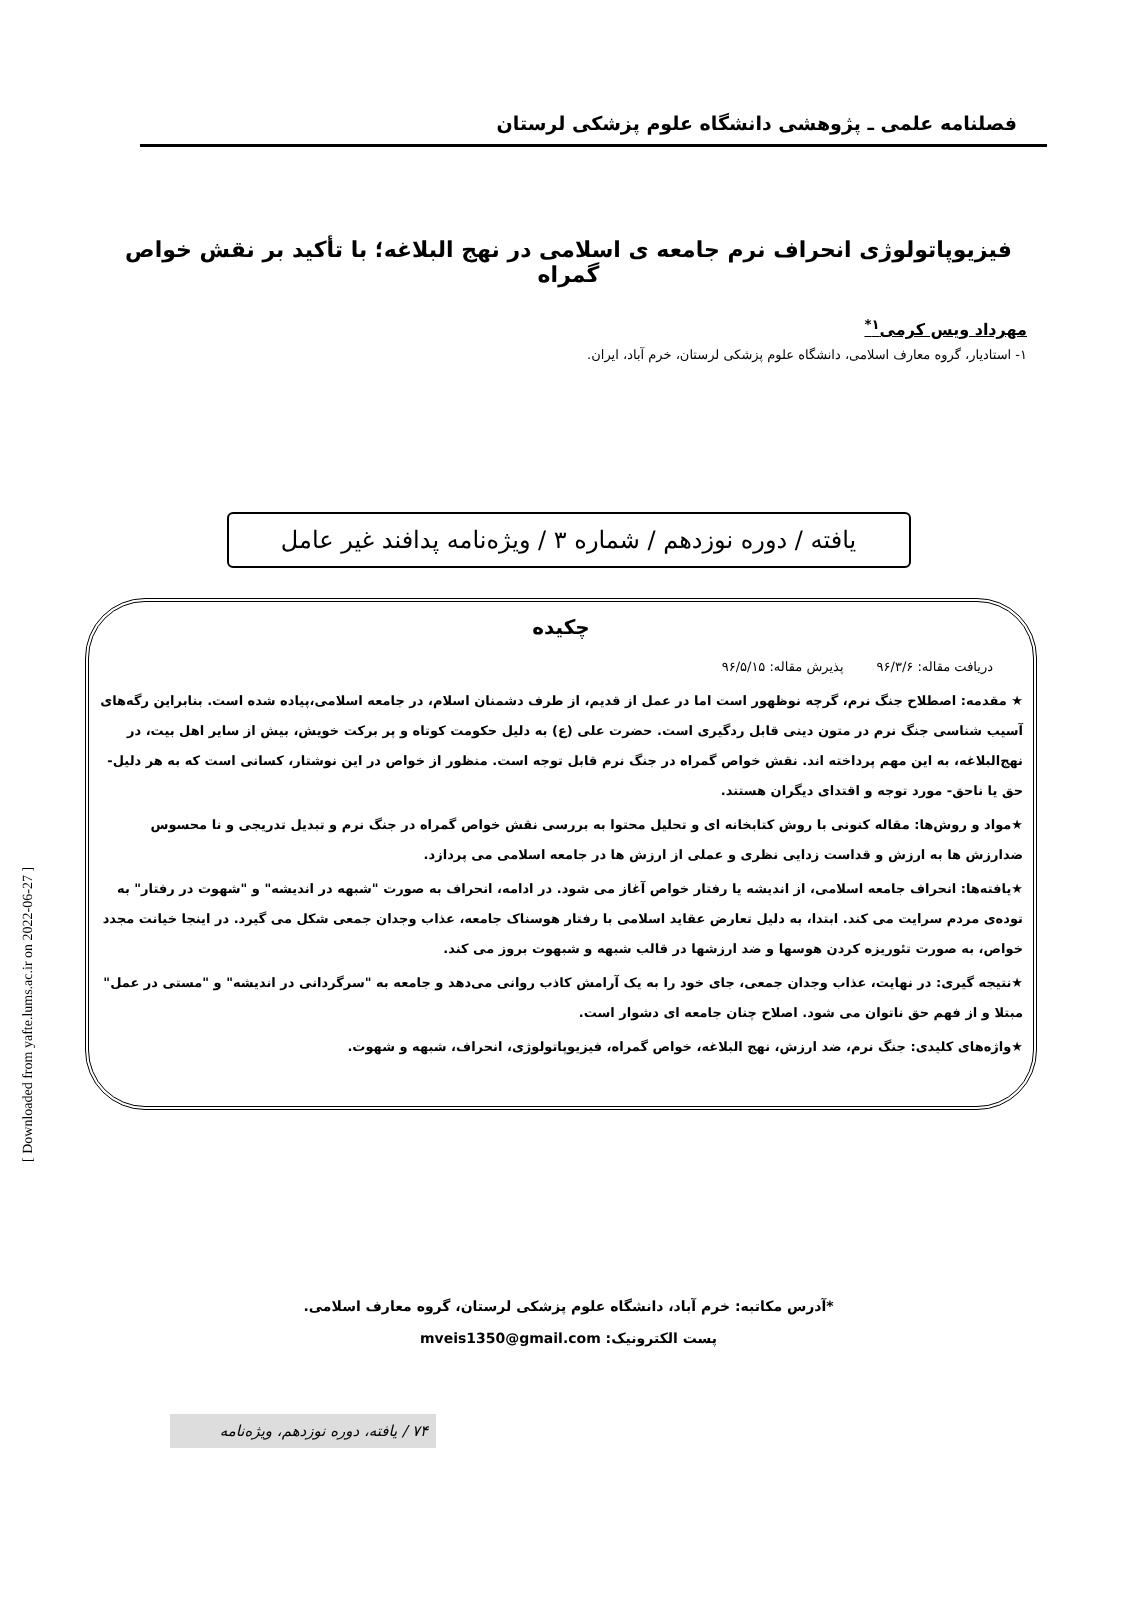فصلنامه علمی ـ پژوهشی دانشگاه علوم پزشکی لرستان
فیزیوپاتولوژی انحراف نرم جامعه ی اسلامی در نهج البلاغه؛ با تأکید بر نقش خواص گمراه
مهرداد ویس کرمی<sup>۱*</sup>
۱- استادیار، گروه معارف اسلامی، دانشگاه علوم پزشکی لرستان، خرم آباد، ایران.
یافته / دوره نوزدهم / شماره ۳ / ویژه‌نامه پدافند غیر عامل
چکیده
دریافت مقاله: ۹۶/۳/۶ پذیرش مقاله: ۹۶/۵/۱۵
★ مقدمه: اصطلاح جنگ نرم، گرچه نوظهور است اما در عمل از قدیم، از طرف دشمنان اسلام، در جامعه اسلامی،پیاده شده است. بنابراین رگه‌های آسیب شناسی جنگ نرم در متون دینی قابل ردگیری است. حضرت علی (ع) به دلیل حکومت کوتاه و پر برکت خویش، بیش از سایر اهل بیت، در نهج‌البلاغه، به این مهم پرداخته اند. نقش خواص گمراه در جنگ نرم قابل توجه است. منظور از خواص در این نوشتار، کسانی است که به هر دلیل-حق یا ناحق- مورد توجه و اقتدای دیگران هستند.
★مواد و روش‌ها: مقاله کنونی با روش کتابخانه ای و تحلیل محتوا به بررسی نقش خواص گمراه در جنگ نرم و تبدیل تدریجی و نا محسوس ضدارزش ها به ارزش و قداست زدایی نظری و عملی از ارزش ها در جامعه اسلامی می پردازد.
★یافته‌ها: انحراف جامعه اسلامی، از اندیشه یا رفتار خواص آغاز می شود. در ادامه، انحراف به صورت "شبهه در اندیشه" و "شهوت در رفتار" به توده‌ی مردم سرایت می کند. ابتدا، به دلیل تعارض عقاید اسلامی با رفتار هوسناک جامعه، عذاب وجدان جمعی شکل می گیرد. در اینجا خیانت مجدد خواص، به صورت تئوریزه کردن هوسها و ضد ارزشها در قالب شبهه و شبهوت بروز می کند.
★نتیجه گیری: در نهایت، عذاب وجدان جمعی، جای خود را به یک آرامش کاذب روانی می‌دهد و جامعه به "سرگردانی در اندیشه" و "مستی در عمل" مبتلا و از فهم حق ناتوان می شود. اصلاح چنان جامعه ای دشوار است.
★واژه‌های کلیدی: جنگ نرم، ضد ارزش، نهج البلاغه، خواص گمراه، فیزیوپاتولوژی، انحراف، شبهه و شهوت.
*آدرس مکاتبه: خرم آباد، دانشگاه علوم پزشکی لرستان، گروه معارف اسلامی.
پست الکترونیک: mveis1350@gmail.com
۷۴ / یافته، دوره نوزدهم، ویژه‌نامه
[ Downloaded from yafte.lums.ac.ir on 2022-06-27 ]